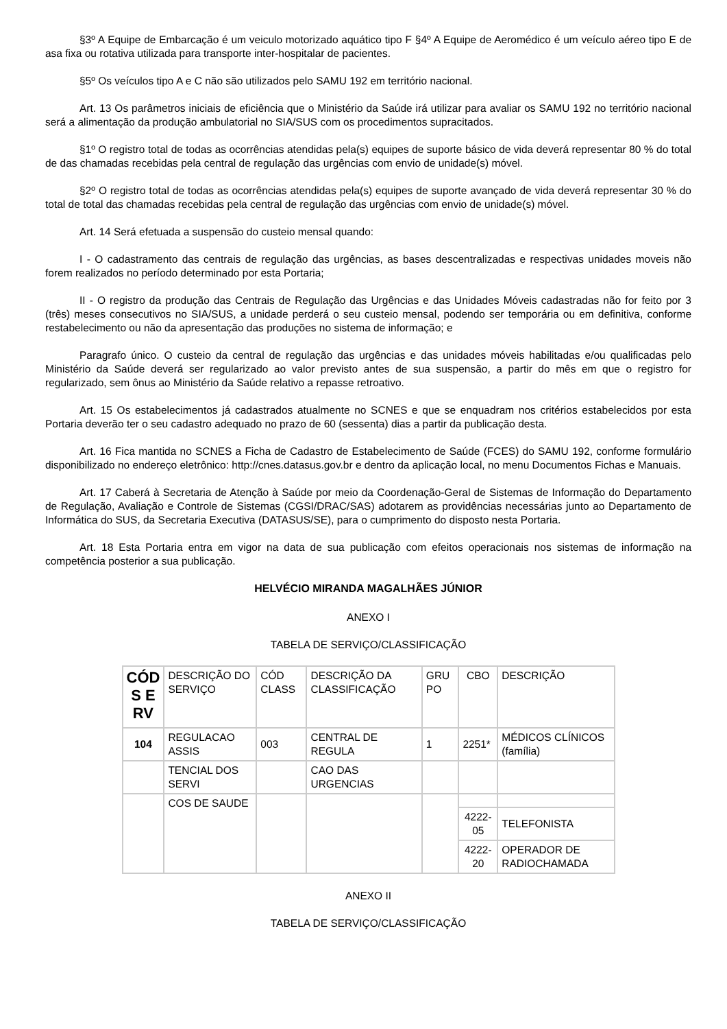§3º A Equipe de Embarcação é um veiculo motorizado aquático tipo F §4º A Equipe de Aeromédico é um veículo aéreo tipo E de asa fixa ou rotativa utilizada para transporte inter-hospitalar de pacientes.
§5º Os veículos tipo A e C não são utilizados pelo SAMU 192 em território nacional.
Art. 13 Os parâmetros iniciais de eficiência que o Ministério da Saúde irá utilizar para avaliar os SAMU 192 no território nacional será a alimentação da produção ambulatorial no SIA/SUS com os procedimentos supracitados.
§1º O registro total de todas as ocorrências atendidas pela(s) equipes de suporte básico de vida deverá representar 80 % do total de das chamadas recebidas pela central de regulação das urgências com envio de unidade(s) móvel.
§2º O registro total de todas as ocorrências atendidas pela(s) equipes de suporte avançado de vida deverá representar 30 % do total de total das chamadas recebidas pela central de regulação das urgências com envio de unidade(s) móvel.
Art. 14 Será efetuada a suspensão do custeio mensal quando:
I - O cadastramento das centrais de regulação das urgências, as bases descentralizadas e respectivas unidades moveis não forem realizados no período determinado por esta Portaria;
II - O registro da produção das Centrais de Regulação das Urgências e das Unidades Móveis cadastradas não for feito por 3 (três) meses consecutivos no SIA/SUS, a unidade perderá o seu custeio mensal, podendo ser temporária ou em definitiva, conforme restabelecimento ou não da apresentação das produções no sistema de informação; e
Paragrafo único. O custeio da central de regulação das urgências e das unidades móveis habilitadas e/ou qualificadas pelo Ministério da Saúde deverá ser regularizado ao valor previsto antes de sua suspensão, a partir do mês em que o registro for regularizado, sem ônus ao Ministério da Saúde relativo a repasse retroativo.
Art. 15 Os estabelecimentos já cadastrados atualmente no SCNES e que se enquadram nos critérios estabelecidos por esta Portaria deverão ter o seu cadastro adequado no prazo de 60 (sessenta) dias a partir da publicação desta.
Art. 16 Fica mantida no SCNES a Ficha de Cadastro de Estabelecimento de Saúde (FCES) do SAMU 192, conforme formulário disponibilizado no endereço eletrônico: http://cnes.datasus.gov.br e dentro da aplicação local, no menu Documentos Fichas e Manuais.
Art. 17 Caberá à Secretaria de Atenção à Saúde por meio da Coordenação-Geral de Sistemas de Informação do Departamento de Regulação, Avaliação e Controle de Sistemas (CGSI/DRAC/SAS) adotarem as providências necessárias junto ao Departamento de Informática do SUS, da Secretaria Executiva (DATASUS/SE), para o cumprimento do disposto nesta Portaria.
Art. 18 Esta Portaria entra em vigor na data de sua publicação com efeitos operacionais nos sistemas de informação na competência posterior a sua publicação.
HELVÉCIO MIRANDA MAGALHÃES JÚNIOR
ANEXO I
TABELA DE SERVIÇO/CLASSIFICAÇÃO
| CÓD S E RV | DESCRIÇÃO DO SERVIÇO | CÓD CLASS | DESCRIÇÃO DA CLASSIFICAÇÃO | GRU PO | CBO | DESCRIÇÃO |
| 104 | REGULACAO ASSIS | 003 | CENTRAL DE REGULA | 1 | 2251* | MÉDICOS CLÍNICOS (família) |
| | TENCIAL DOS SERVI | | CAO DAS URGENCIAS | | | |
| | COS DE SAUDE | | | | | |
| | | | | | 4222-05 | TELEFONISTA |
| | | | | | 4222-20 | OPERADOR DE RADIOCHAMADA |
ANEXO II
TABELA DE SERVIÇO/CLASSIFICAÇÃO